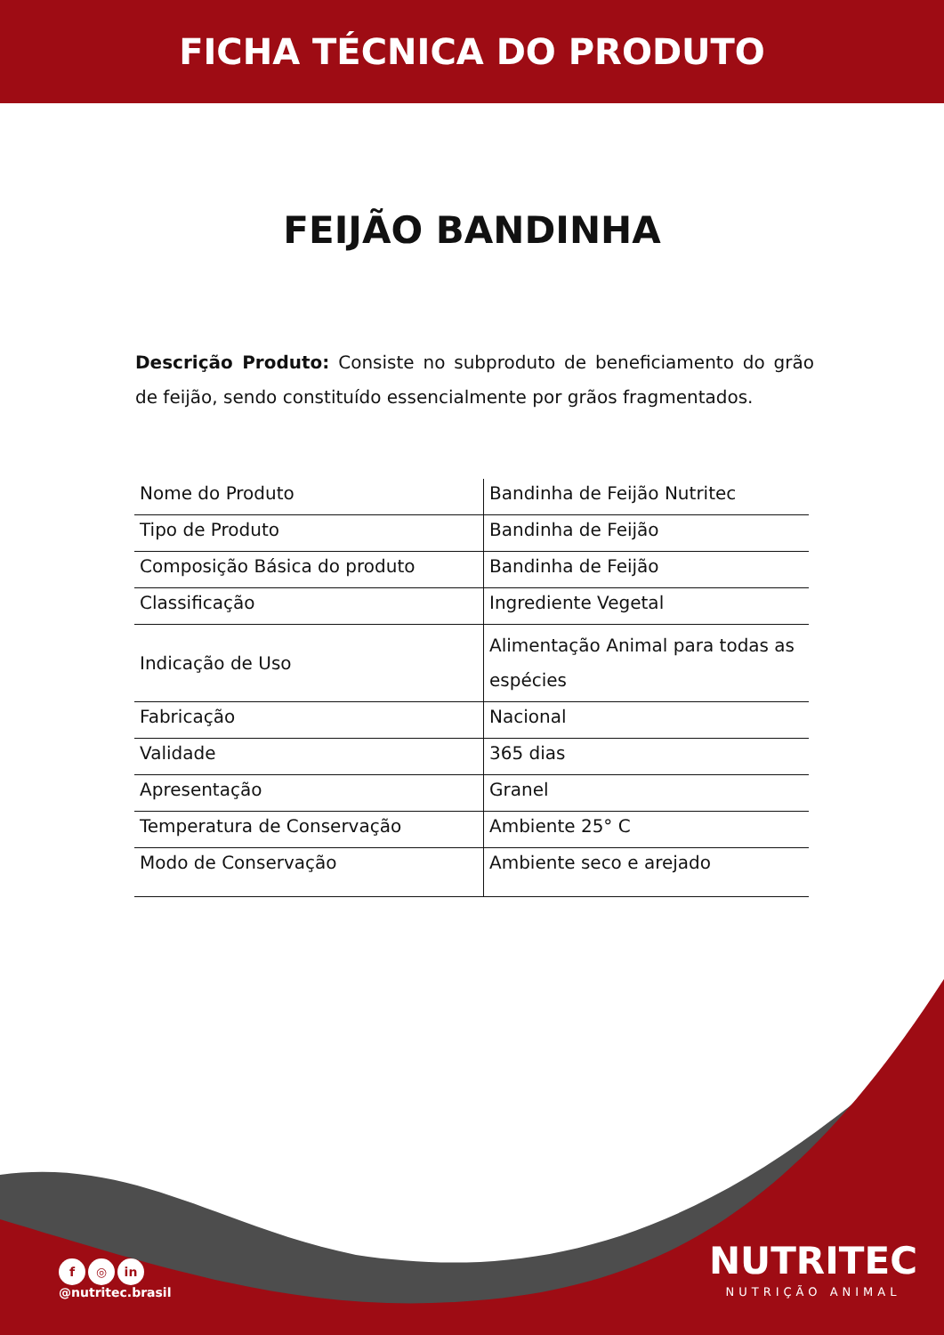FICHA TÉCNICA DO PRODUTO
FEIJÃO BANDINHA
Descrição Produto: Consiste no subproduto de beneficiamento do grão de feijão, sendo constituído essencialmente por grãos fragmentados.
| Nome do Produto | Bandinha de Feijão Nutritec |
| Tipo de Produto | Bandinha de Feijão |
| Composição Básica do produto | Bandinha de Feijão |
| Classificação | Ingrediente Vegetal |
| Indicação de Uso | Alimentação Animal para todas as espécies |
| Fabricação | Nacional |
| Validade | 365 dias |
| Apresentação | Granel |
| Temperatura de Conservação | Ambiente 25° C |
| Modo de Conservação | Ambiente seco e arejado |
f ◎ in
@nutritec.brasil
NUTRITEC
NUTRIÇÃO ANIMAL